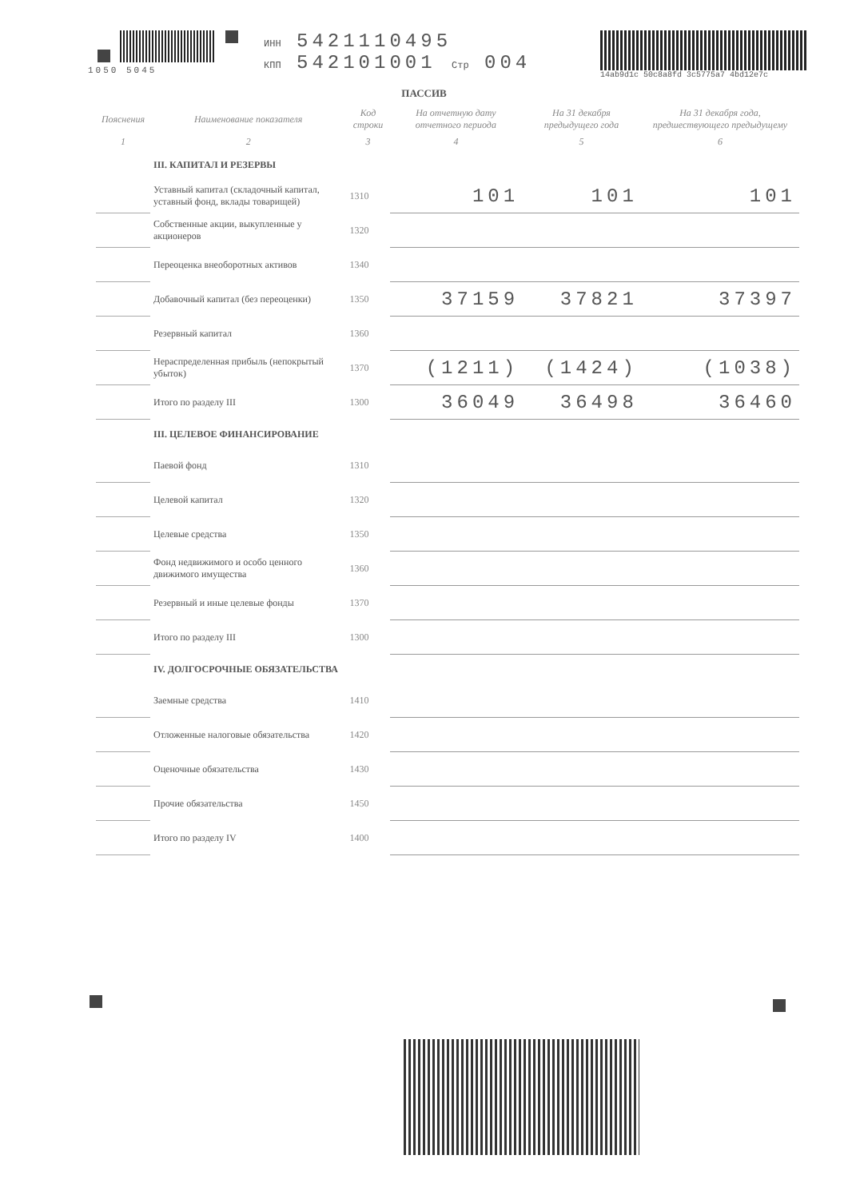1050 5045 ИНН 5421110495
КПП 542101001 Стр 004
14ab9d1c 50c8a8fd 3c5775a7 4bd12e7c
ПАССИВ
| Пояснения | Наименование показателя | Код строки | На отчетную дату отчетного периода | На 31 декабря предыдущего года | На 31 декабря года, предшествующего предыдущему |
| --- | --- | --- | --- | --- | --- |
| 1 | 2 | 3 | 4 | 5 | 6 |
| | III. КАПИТАЛ И РЕЗЕРВЫ | | | | |
| | Уставный капитал (складочный капитал, уставный фонд, вклады товарищей) | 1310 | 101 | 101 | 101 |
| | Собственные акции, выкупленные у акционеров | 1320 | | | |
| | Переоценка внеоборотных активов | 1340 | | | |
| | Добавочный капитал (без переоценки) | 1350 | 37159 | 37821 | 37397 |
| | Резервный капитал | 1360 | | | |
| | Нераспределенная прибыль (непокрытый убыток) | 1370 | (1211) | (1424) | (1038) |
| | Итого по разделу III | 1300 | 36049 | 36498 | 36460 |
| | III. ЦЕЛЕВОЕ ФИНАНСИРОВАНИЕ | | | | |
| | Паевой фонд | 1310 | | | |
| | Целевой капитал | 1320 | | | |
| | Целевые средства | 1350 | | | |
| | Фонд недвижимого и особо ценного движимого имущества | 1360 | | | |
| | Резервный и иные целевые фонды | 1370 | | | |
| | Итого по разделу III | 1300 | | | |
| | IV. ДОЛГОСРОЧНЫЕ ОБЯЗАТЕЛЬСТВА | | | | |
| | Заемные средства | 1410 | | | |
| | Отложенные налоговые обязательства | 1420 | | | |
| | Оценочные обязательства | 1430 | | | |
| | Прочие обязательства | 1450 | | | |
| | Итого по разделу IV | 1400 | | | |